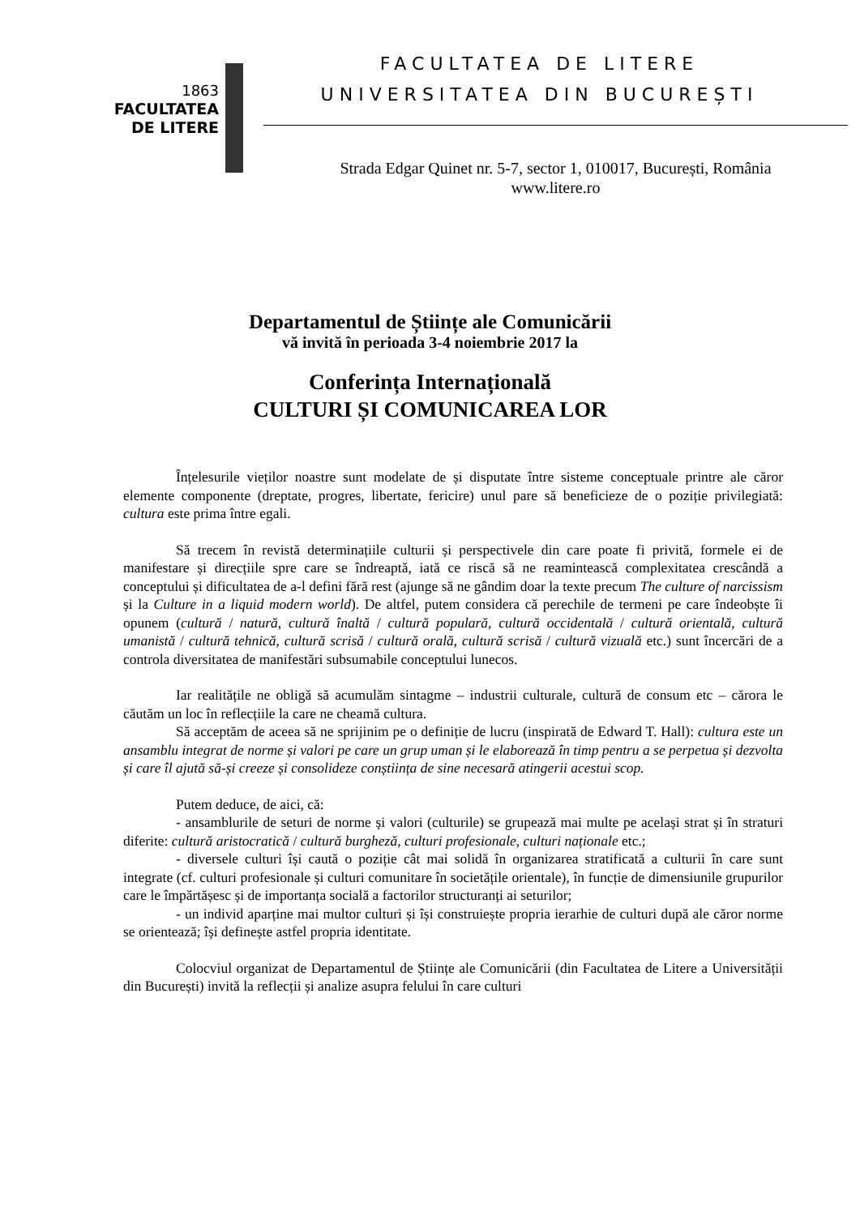1863
FACULTATEA
DE LITERE
FACULTATEA DE LITERE
UNIVERSITATEA DIN BUCUREȘTI
Strada Edgar Quinet nr. 5-7, sector 1, 010017, București, România
www.litere.ro
Departamentul de Științe ale Comunicării
vă invită în perioada 3-4 noiembrie 2017 la
Conferința Internațională
CULTURI ȘI COMUNICAREA LOR
Înțelesurile vieților noastre sunt modelate de și disputate între sisteme conceptuale printre ale căror elemente componente (dreptate, progres, libertate, fericire) unul pare să beneficieze de o poziție privilegiată: cultura este prima între egali.
Să trecem în revistă determinațiile culturii și perspectivele din care poate fi privită, formele ei de manifestare și direcțiile spre care se îndreaptă, iată ce riscă să ne reamintească complexitatea crescândă a conceptului și dificultatea de a-l defini fără rest (ajunge să ne gândim doar la texte precum The culture of narcissism și la Culture in a liquid modern world). De altfel, putem considera că perechile de termeni pe care îndeobște îi opunem (cultură / natură, cultură înaltă / cultură populară, cultură occidentală / cultură orientală, cultură umanistă / cultură tehnică, cultură scrisă / cultură orală, cultură scrisă / cultură vizuală etc.) sunt încercări de a controla diversitatea de manifestări subsumabile conceptului lunecos.
Iar realitățile ne obligă să acumulăm sintagme – industrii culturale, cultură de consum etc – cărora le căutăm un loc în reflecțiile la care ne cheamă cultura.
Să acceptăm de aceea să ne sprijinim pe o definiție de lucru (inspirată de Edward T. Hall): cultura este un ansamblu integrat de norme și valori pe care un grup uman și le elaborează în timp pentru a se perpetua și dezvolta și care îl ajută să-și creeze și consolideze conștiința de sine necesară atingerii acestui scop.
Putem deduce, de aici, că:
- ansamblurile de seturi de norme și valori (culturile) se grupează mai multe pe același strat și în straturi diferite: cultură aristocratică / cultură burgheză, culturi profesionale, culturi naționale etc.;
- diversele culturi își caută o poziție cât mai solidă în organizarea stratificată a culturii în care sunt integrate (cf. culturi profesionale și culturi comunitare în societățile orientale), în funcție de dimensiunile grupurilor care le împărtășesc și de importanța socială a factorilor structuranți ai seturilor;
- un individ aparține mai multor culturi și își construiește propria ierarhie de culturi după ale căror norme se orientează; își definește astfel propria identitate.
Colocviul organizat de Departamentul de Științe ale Comunicării (din Facultatea de Litere a Universității din București) invită la reflecții și analize asupra felului în care culturi